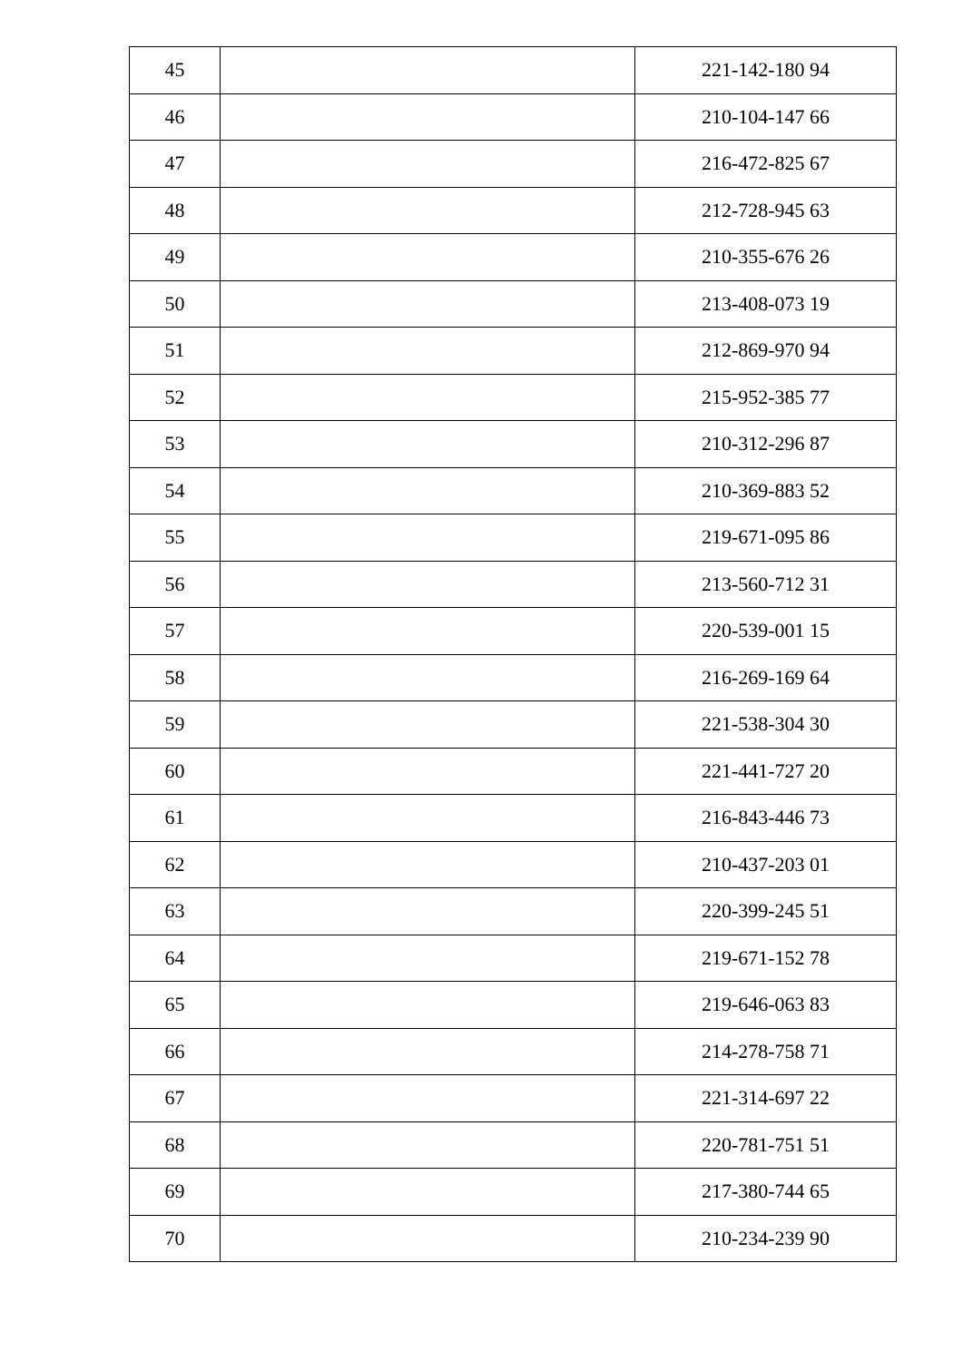| 45 | | 221-142-180 94 |
| 46 | | 210-104-147 66 |
| 47 | | 216-472-825 67 |
| 48 | | 212-728-945 63 |
| 49 | | 210-355-676 26 |
| 50 | | 213-408-073 19 |
| 51 | | 212-869-970 94 |
| 52 | | 215-952-385 77 |
| 53 | | 210-312-296 87 |
| 54 | | 210-369-883 52 |
| 55 | | 219-671-095 86 |
| 56 | | 213-560-712 31 |
| 57 | | 220-539-001 15 |
| 58 | | 216-269-169 64 |
| 59 | | 221-538-304 30 |
| 60 | | 221-441-727 20 |
| 61 | | 216-843-446 73 |
| 62 | | 210-437-203 01 |
| 63 | | 220-399-245 51 |
| 64 | | 219-671-152 78 |
| 65 | | 219-646-063 83 |
| 66 | | 214-278-758 71 |
| 67 | | 221-314-697 22 |
| 68 | | 220-781-751 51 |
| 69 | | 217-380-744 65 |
| 70 | | 210-234-239 90 |